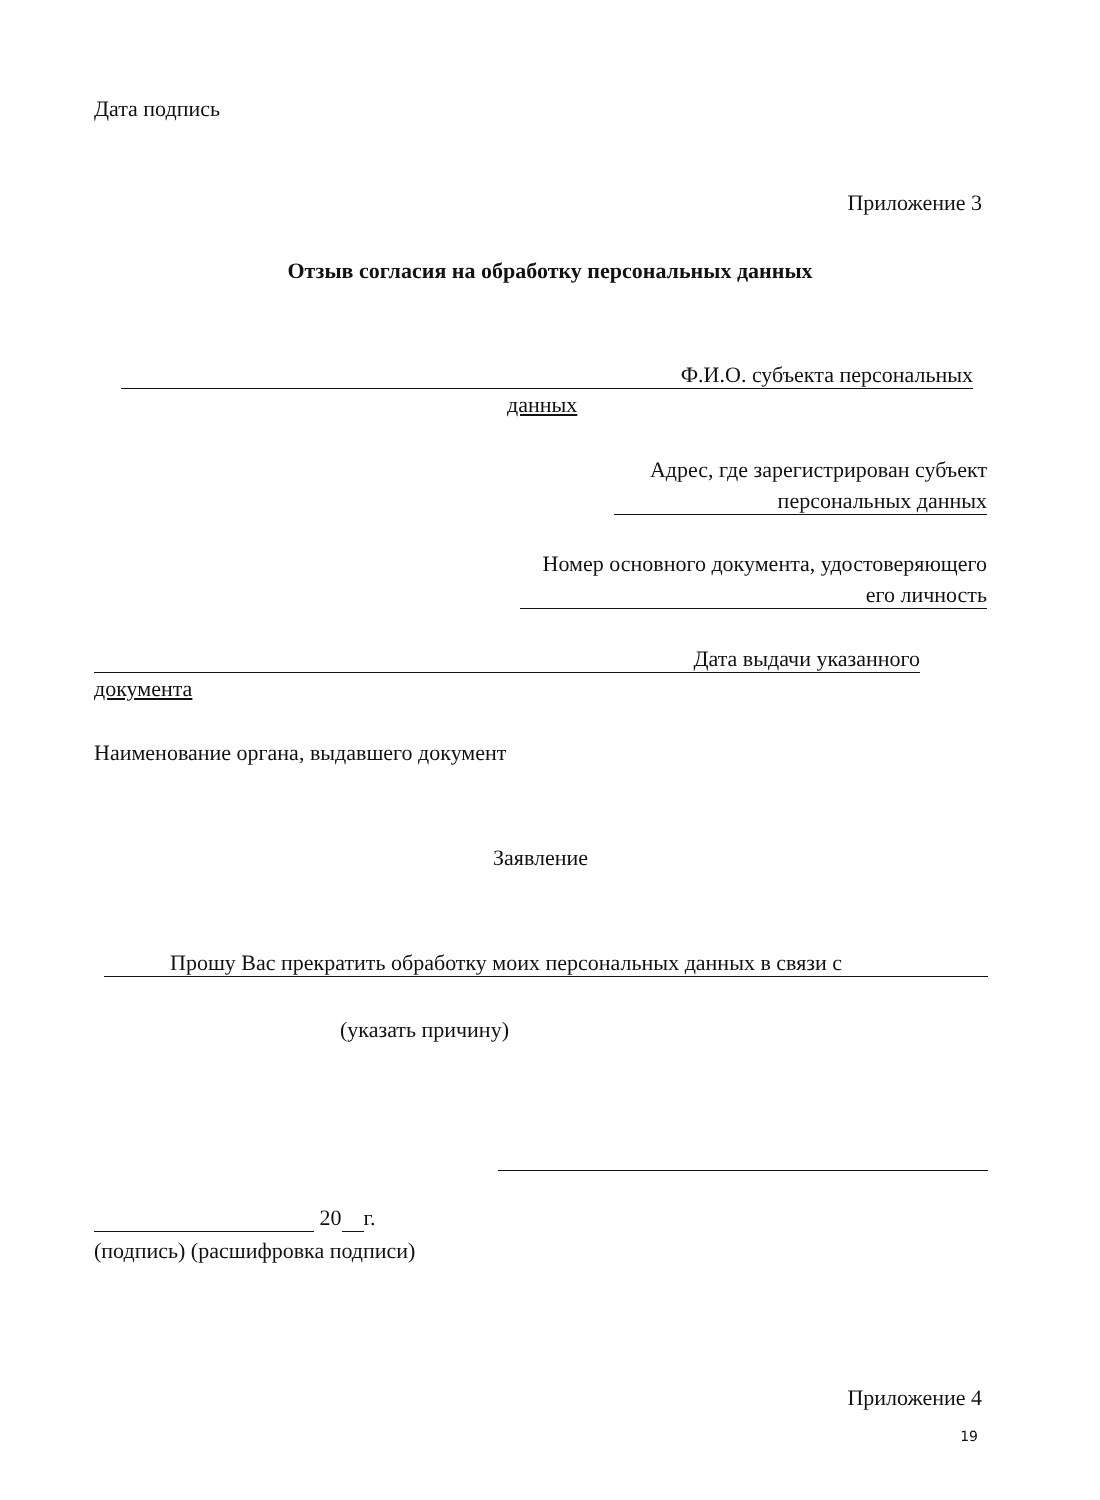Дата подпись
Приложение 3
Отзыв согласия на обработку персональных данных
Ф.И.О. субъекта персональных
данных
Адрес, где зарегистрирован субъект
персональных данных
Номер основного документа, удостоверяющего
его личность
Дата выдачи указанного
документа
Наименование органа, выдавшего документ
Заявление
Прошу Вас прекратить обработку моих персональных данных в связи с
(указать причину)
20 г.
(подпись) (расшифровка подписи)
Приложение 4
19